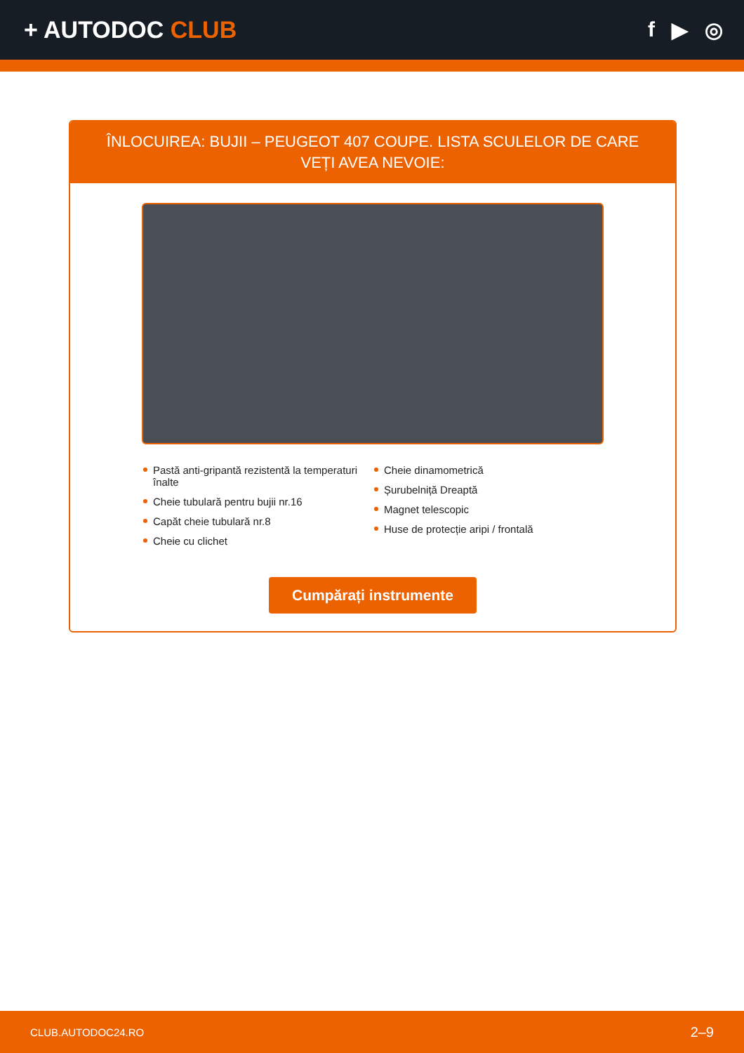+ AUTODOC CLUB f ▶ ◎
ÎNLOCUIREA: BUJII – PEUGEOT 407 COUPE. LISTA SCULELOR DE CARE VEȚI AVEA NEVOIE:
Pastă anti-gripantă rezistentă la temperaturi înalte
Cheie tubulară pentru bujii nr.16
Capăt cheie tubulară nr.8
Cheie cu clichet
Cheie dinamometrică
Șurubelniță Dreaptă
Magnet telescopic
Huse de protecție aripi / frontală
Cumpărați instrumente
CLUB.AUTODOC24.RO 2–9